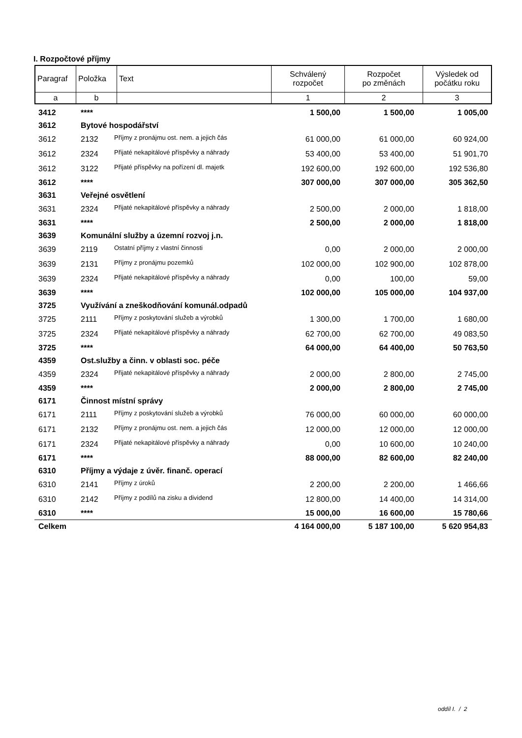I. Rozpočtové příjmy
| Paragraf | Položka | Text | Schválený rozpočet | Rozpočet po změnách | Výsledek od počátku roku |
| a | b | | 1 | 2 | 3 |
| 3412 | **** | | 1 500,00 | 1 500,00 | 1 005,00 |
| 3612 | Bytové hospodářství | | | | |
| 3612 | 2132 | Příjmy z pronájmu ost. nem. a jejich čás | 61 000,00 | 61 000,00 | 60 924,00 |
| 3612 | 2324 | Přijaté nekapitálové příspěvky a náhrady | 53 400,00 | 53 400,00 | 51 901,70 |
| 3612 | 3122 | Přijaté příspěvky na pořízení dl. majetk | 192 600,00 | 192 600,00 | 192 536,80 |
| 3612 | **** | | 307 000,00 | 307 000,00 | 305 362,50 |
| 3631 | Veřejné osvětlení | | | | |
| 3631 | 2324 | Přijaté nekapitálové příspěvky a náhrady | 2 500,00 | 2 000,00 | 1 818,00 |
| 3631 | **** | | 2 500,00 | 2 000,00 | 1 818,00 |
| 3639 | Komunální služby a územní rozvoj j.n. | | | | |
| 3639 | 2119 | Ostatní příjmy z vlastní činnosti | 0,00 | 2 000,00 | 2 000,00 |
| 3639 | 2131 | Příjmy z pronájmu pozemků | 102 000,00 | 102 900,00 | 102 878,00 |
| 3639 | 2324 | Přijaté nekapitálové příspěvky a náhrady | 0,00 | 100,00 | 59,00 |
| 3639 | **** | | 102 000,00 | 105 000,00 | 104 937,00 |
| 3725 | Využívání a zneškodňování komunál.odpadů | | | | |
| 3725 | 2111 | Příjmy z poskytování služeb a výrobků | 1 300,00 | 1 700,00 | 1 680,00 |
| 3725 | 2324 | Přijaté nekapitálové příspěvky a náhrady | 62 700,00 | 62 700,00 | 49 083,50 |
| 3725 | **** | | 64 000,00 | 64 400,00 | 50 763,50 |
| 4359 | Ost.služby a činn. v oblasti soc. péče | | | | |
| 4359 | 2324 | Přijaté nekapitálové příspěvky a náhrady | 2 000,00 | 2 800,00 | 2 745,00 |
| 4359 | **** | | 2 000,00 | 2 800,00 | 2 745,00 |
| 6171 | Činnost místní správy | | | | |
| 6171 | 2111 | Příjmy z poskytování služeb a výrobků | 76 000,00 | 60 000,00 | 60 000,00 |
| 6171 | 2132 | Příjmy z pronájmu ost. nem. a jejich čás | 12 000,00 | 12 000,00 | 12 000,00 |
| 6171 | 2324 | Přijaté nekapitálové příspěvky a náhrady | 0,00 | 10 600,00 | 10 240,00 |
| 6171 | **** | | 88 000,00 | 82 600,00 | 82 240,00 |
| 6310 | Příjmy a výdaje z úvěr. finanč. operací | | | | |
| 6310 | 2141 | Příjmy z úroků | 2 200,00 | 2 200,00 | 1 466,66 |
| 6310 | 2142 | Příjmy z podílů na zisku a dividend | 12 800,00 | 14 400,00 | 14 314,00 |
| 6310 | **** | | 15 000,00 | 16 600,00 | 15 780,66 |
| Celkem | | | 4 164 000,00 | 5 187 100,00 | 5 620 954,83 |
oddíl I. / 2